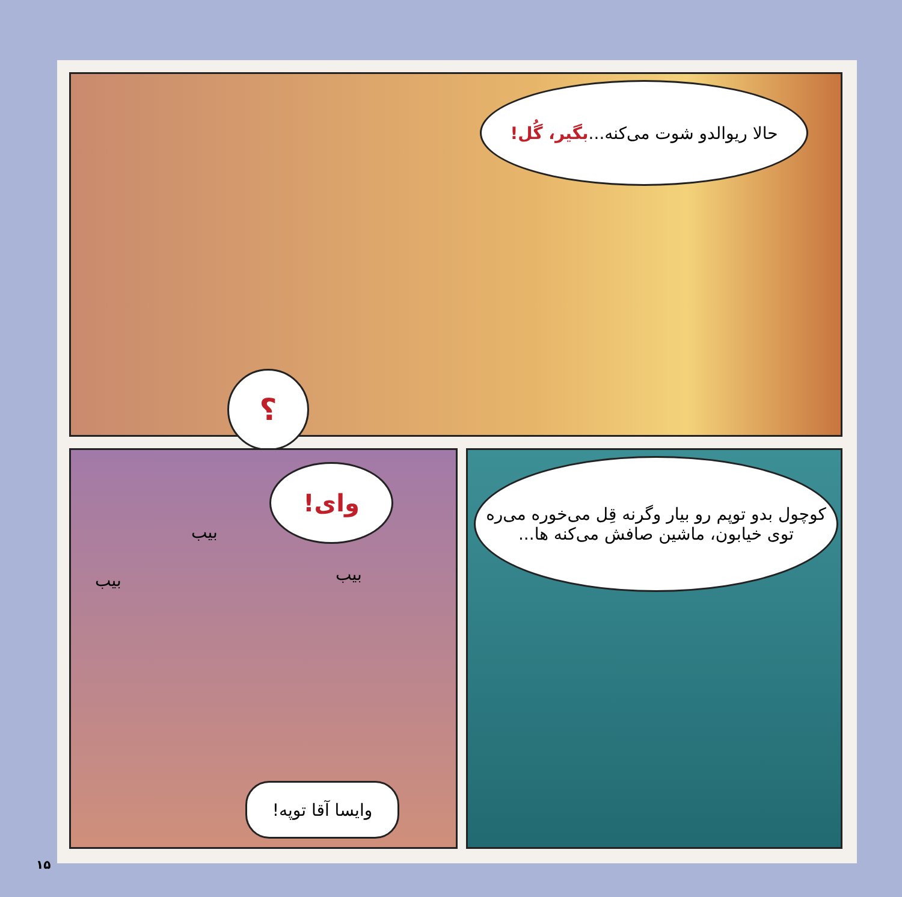حالا ریوالدو شوت می‌کنه... بگیر، گُل!
؟
وای!
بیب
بیب بیب
وایسا آقا توپه!
کوچول بدو توپم رو بیار وگرنه قِل می‌خوره می‌ره توی خیابون، ماشین صافش می‌کنه ها...
۱۵